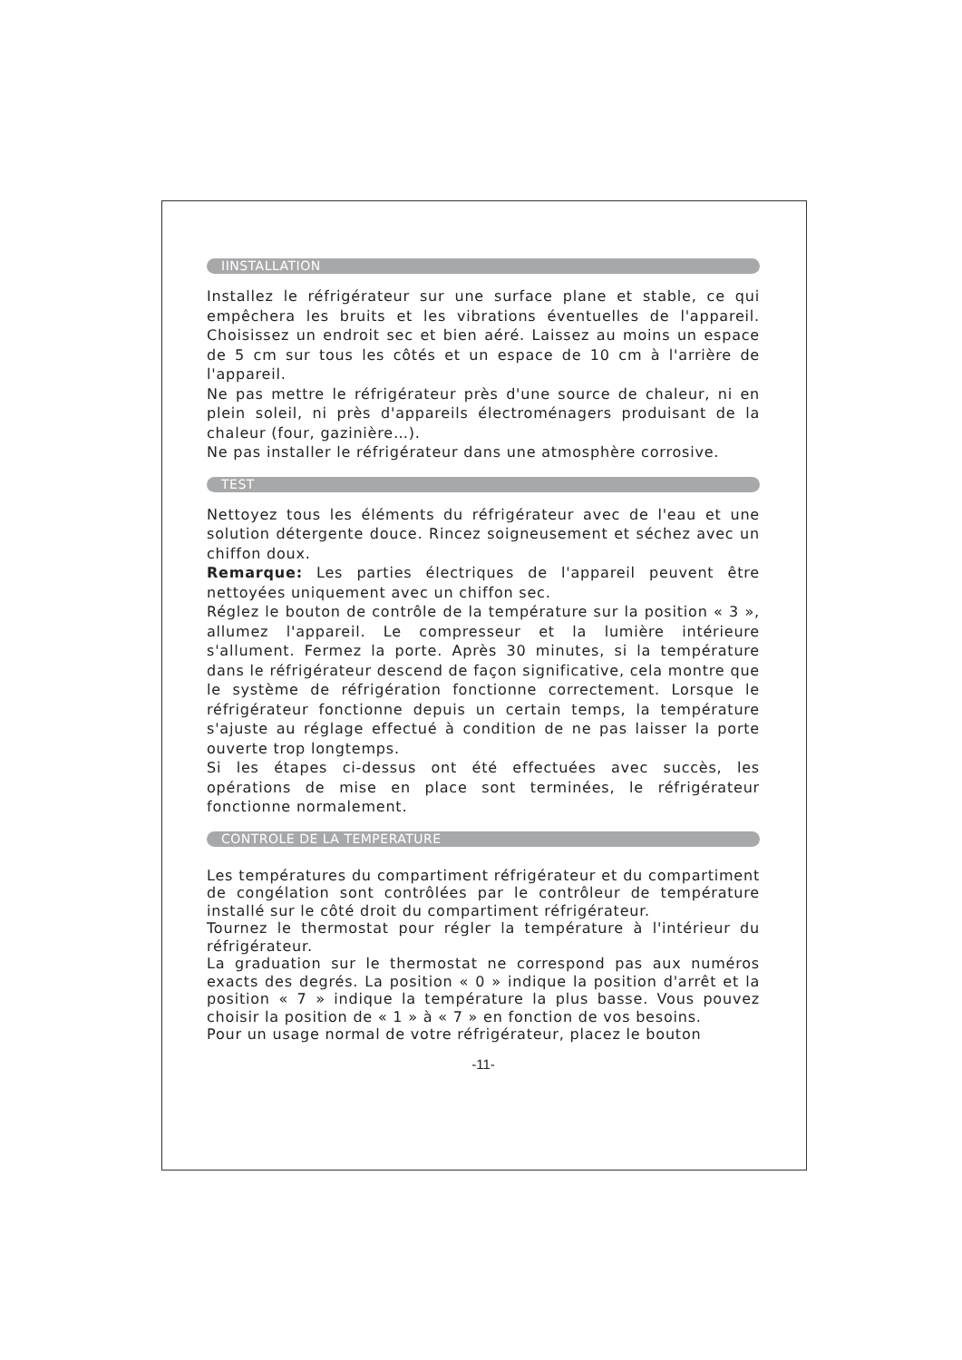IINSTALLATION
Installez le réfrigérateur sur une surface plane et stable, ce qui empêchera les bruits et les vibrations éventuelles de l'appareil. Choisissez un endroit sec et bien aéré. Laissez au moins un espace de 5 cm sur tous les côtés et un espace de 10 cm à l'arrière de l'appareil.
Ne pas mettre le réfrigérateur près d'une source de chaleur, ni en plein soleil, ni près d'appareils électroménagers produisant de la chaleur (four, gazinière…).
Ne pas installer le réfrigérateur dans une atmosphère corrosive.
TEST
Nettoyez tous les éléments du réfrigérateur avec de l'eau et une solution détergente douce. Rincez soigneusement et séchez avec un chiffon doux.
Remarque: Les parties électriques de l'appareil peuvent être nettoyées uniquement avec un chiffon sec.
Réglez le bouton de contrôle de la température sur la position « 3 », allumez l'appareil. Le compresseur et la lumière intérieure s'allument. Fermez la porte. Après 30 minutes, si la température dans le réfrigérateur descend de façon significative, cela montre que le système de réfrigération fonctionne correctement. Lorsque le réfrigérateur fonctionne depuis un certain temps, la température s'ajuste au réglage effectué à condition de ne pas laisser la porte ouverte trop longtemps.
Si les étapes ci-dessus ont été effectuées avec succès, les opérations de mise en place sont terminées, le réfrigérateur fonctionne normalement.
CONTROLE DE LA TEMPERATURE
Les températures du compartiment réfrigérateur et du compartiment de congélation sont contrôlées par le contrôleur de température installé sur le côté droit du compartiment réfrigérateur.
Tournez le thermostat pour régler la température à l'intérieur du réfrigérateur.
La graduation sur le thermostat ne correspond pas aux numéros exacts des degrés. La position « 0 » indique la position d'arrêt et la position « 7 » indique la température la plus basse. Vous pouvez choisir la position de « 1 » à « 7 » en fonction de vos besoins.
Pour un usage normal de votre réfrigérateur, placez le bouton
-11-